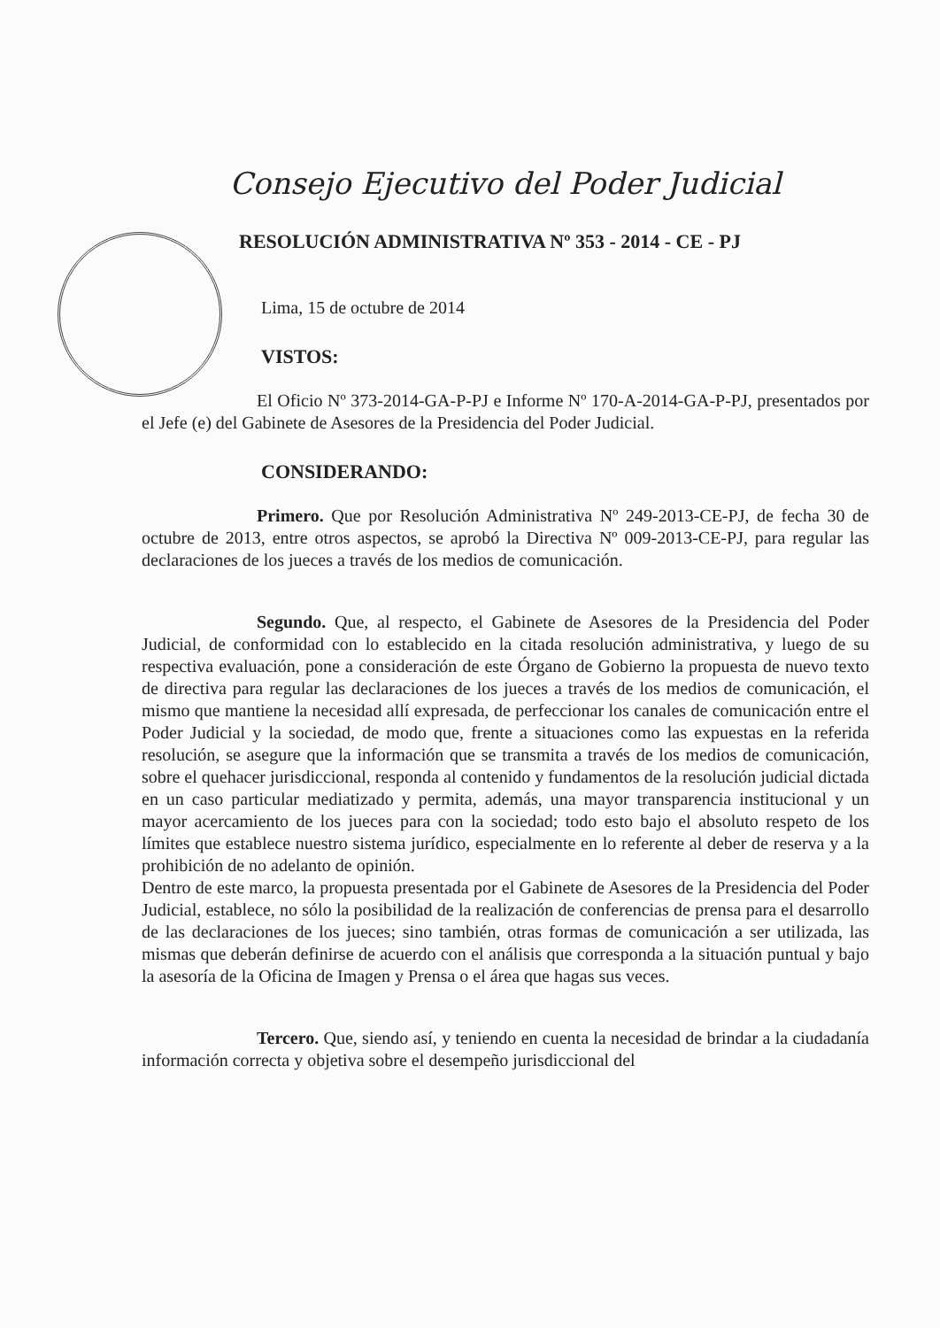Consejo Ejecutivo del Poder Judicial
RESOLUCIÓN ADMINISTRATIVA Nº 353 - 2014 - CE - PJ
Lima, 15 de octubre de 2014
VISTOS:
El Oficio Nº 373-2014-GA-P-PJ e Informe Nº 170-A-2014-GA-P-PJ, presentados por el Jefe (e) del Gabinete de Asesores de la Presidencia del Poder Judicial.
CONSIDERANDO:
Primero. Que por Resolución Administrativa Nº 249-2013-CE-PJ, de fecha 30 de octubre de 2013, entre otros aspectos, se aprobó la Directiva Nº 009-2013-CE-PJ, para regular las declaraciones de los jueces a través de los medios de comunicación.
Segundo. Que, al respecto, el Gabinete de Asesores de la Presidencia del Poder Judicial, de conformidad con lo establecido en la citada resolución administrativa, y luego de su respectiva evaluación, pone a consideración de este Órgano de Gobierno la propuesta de nuevo texto de directiva para regular las declaraciones de los jueces a través de los medios de comunicación, el mismo que mantiene la necesidad allí expresada, de perfeccionar los canales de comunicación entre el Poder Judicial y la sociedad, de modo que, frente a situaciones como las expuestas en la referida resolución, se asegure que la información que se transmita a través de los medios de comunicación, sobre el quehacer jurisdiccional, responda al contenido y fundamentos de la resolución judicial dictada en un caso particular mediatizado y permita, además, una mayor transparencia institucional y un mayor acercamiento de los jueces para con la sociedad; todo esto bajo el absoluto respeto de los límites que establece nuestro sistema jurídico, especialmente en lo referente al deber de reserva y a la prohibición de no adelanto de opinión.
Dentro de este marco, la propuesta presentada por el Gabinete de Asesores de la Presidencia del Poder Judicial, establece, no sólo la posibilidad de la realización de conferencias de prensa para el desarrollo de las declaraciones de los jueces; sino también, otras formas de comunicación a ser utilizada, las mismas que deberán definirse de acuerdo con el análisis que corresponda a la situación puntual y bajo la asesoría de la Oficina de Imagen y Prensa o el área que hagas sus veces.
Tercero. Que, siendo así, y teniendo en cuenta la necesidad de brindar a la ciudadanía información correcta y objetiva sobre el desempeño jurisdiccional del